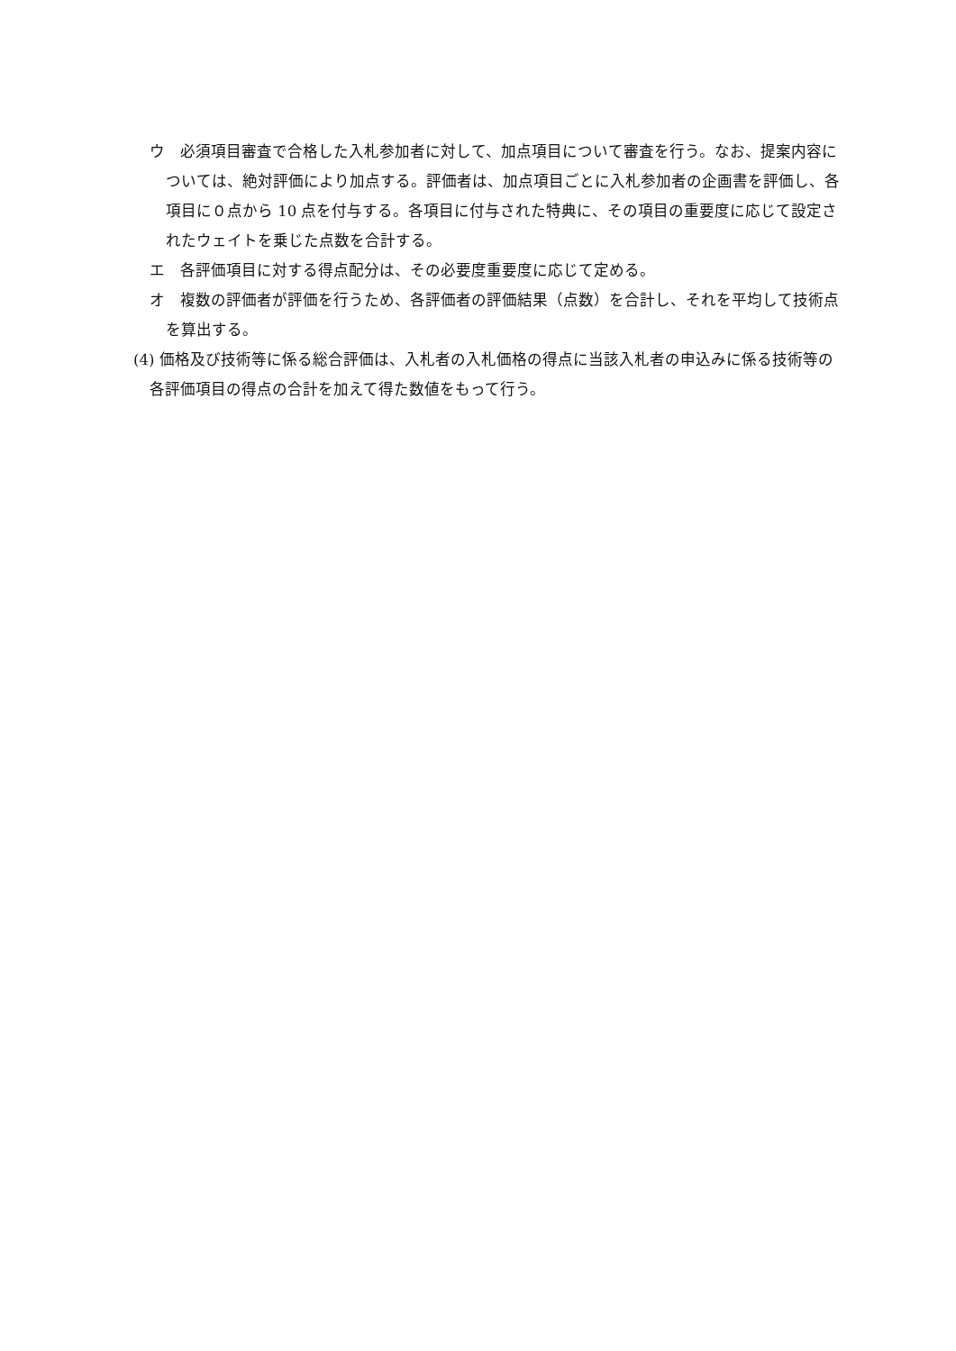ウ　必須項目審査で合格した入札参加者に対して、加点項目について審査を行う。なお、提案内容については、絶対評価により加点する。評価者は、加点項目ごとに入札参加者の企画書を評価し、各項目に０点から 10 点を付与する。各項目に付与された特典に、その項目の重要度に応じて設定されたウェイトを乗じた点数を合計する。
エ　各評価項目に対する得点配分は、その必要度重要度に応じて定める。
オ　複数の評価者が評価を行うため、各評価者の評価結果（点数）を合計し、それを平均して技術点を算出する。
(4) 価格及び技術等に係る総合評価は、入札者の入札価格の得点に当該入札者の申込みに係る技術等の各評価項目の得点の合計を加えて得た数値をもって行う。